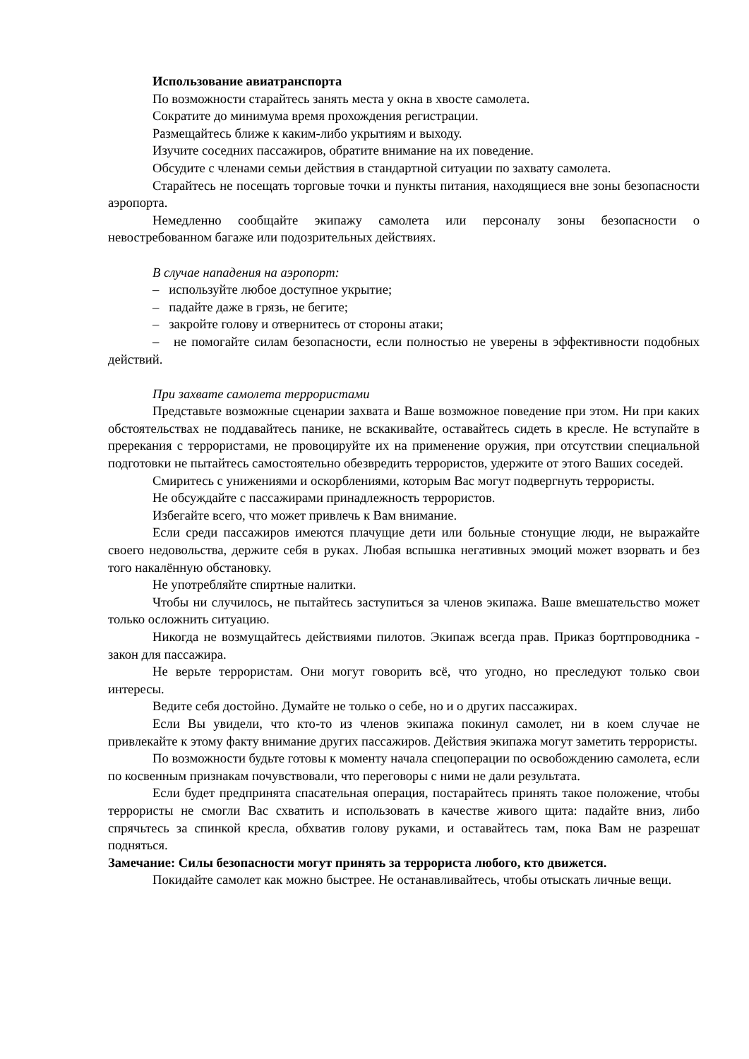Использование авиатранспорта
По возможности старайтесь занять места у окна в хвосте самолета.
Сократите до минимума время прохождения регистрации.
Размещайтесь ближе к каким-либо укрытиям и выходу.
Изучите соседних пассажиров, обратите внимание на их поведение.
Обсудите с членами семьи действия в стандартной ситуации по захвату самолета.
Старайтесь не посещать торговые точки и пункты питания, находящиеся вне зоны безопасности аэропорта.
Немедленно сообщайте экипажу самолета или персоналу зоны безопасности о невостребованном багаже или подозрительных действиях.
В случае нападения на аэропорт:
– используйте любое доступное укрытие;
– падайте даже в грязь, не бегите;
– закройте голову и отвернитесь от стороны атаки;
– не помогайте силам безопасности, если полностью не уверены в эффективности подобных действий.
При захвате самолета террористами
Представьте возможные сценарии захвата и Ваше возможное поведение при этом. Ни при каких обстоятельствах не поддавайтесь панике, не вскакивайте, оставайтесь сидеть в кресле. Не вступайте в пререкания с террористами, не провоцируйте их на применение оружия, при отсутствии специальной подготовки не пытайтесь самостоятельно обезвредить террористов, удержите от этого Ваших соседей.
Смиритесь с унижениями и оскорблениями, которым Вас могут подвергнуть террористы.
Не обсуждайте с пассажирами принадлежность террористов.
Избегайте всего, что может привлечь к Вам внимание.
Если среди пассажиров имеются плачущие дети или больные стонущие люди, не выражайте своего недовольства, держите себя в руках. Любая вспышка негативных эмоций может взорвать и без того накалённую обстановку.
Не употребляйте спиртные налитки.
Чтобы ни случилось, не пытайтесь заступиться за членов экипажа. Ваше вмешательство может только осложнить ситуацию.
Никогда не возмущайтесь действиями пилотов. Экипаж всегда прав. Приказ бортпроводника - закон для пассажира.
Не верьте террористам. Они могут говорить всё, что угодно, но преследуют только свои интересы.
Ведите себя достойно. Думайте не только о себе, но и о других пассажирах.
Если Вы увидели, что кто-то из членов экипажа покинул самолет, ни в коем случае не привлекайте к этому факту внимание других пассажиров. Действия экипажа могут заметить террористы.
По возможности будьте готовы к моменту начала спецоперации по освобождению самолета, если по косвенным признакам почувствовали, что переговоры с ними не дали результата.
Если будет предпринята спасательная операция, постарайтесь принять такое положение, чтобы террористы не смогли Вас схватить и использовать в качестве живого щита: падайте вниз, либо спрячьтесь за спинкой кресла, обхватив голову руками, и оставайтесь там, пока Вам не разрешат подняться.
Замечание: Силы безопасности могут принять за террориста любого, кто движется.
Покидайте самолет как можно быстрее. Не останавливайтесь, чтобы отыскать личные вещи.